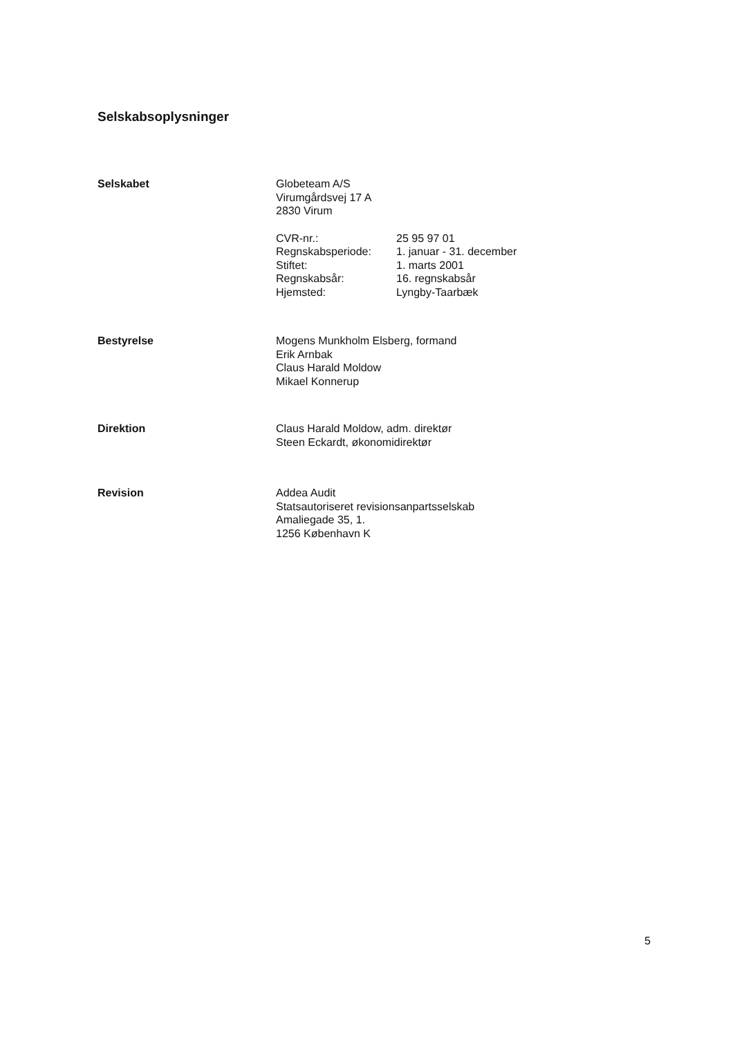Selskabsoplysninger
Selskabet Globeteam A/S
Virumgårdsvej 17 A
2830 Virum
| CVR-nr.: | 25 95 97 01 |
| Regnskabsperiode: | 1. januar - 31. december |
| Stiftet: | 1. marts 2001 |
| Regnskabsår: | 16. regnskabsår |
| Hjemsted: | Lyngby-Taarbæk |
Bestyrelse Mogens Munkholm Elsberg, formand
Erik Arnbak
Claus Harald Moldow
Mikael Konnerup
Direktion Claus Harald Moldow, adm. direktør
Steen Eckardt, økonomidirektør
Revision Addea Audit
Statsautoriseret revisionsanpartsselskab
Amaliegade 35, 1.
1256 København K
5